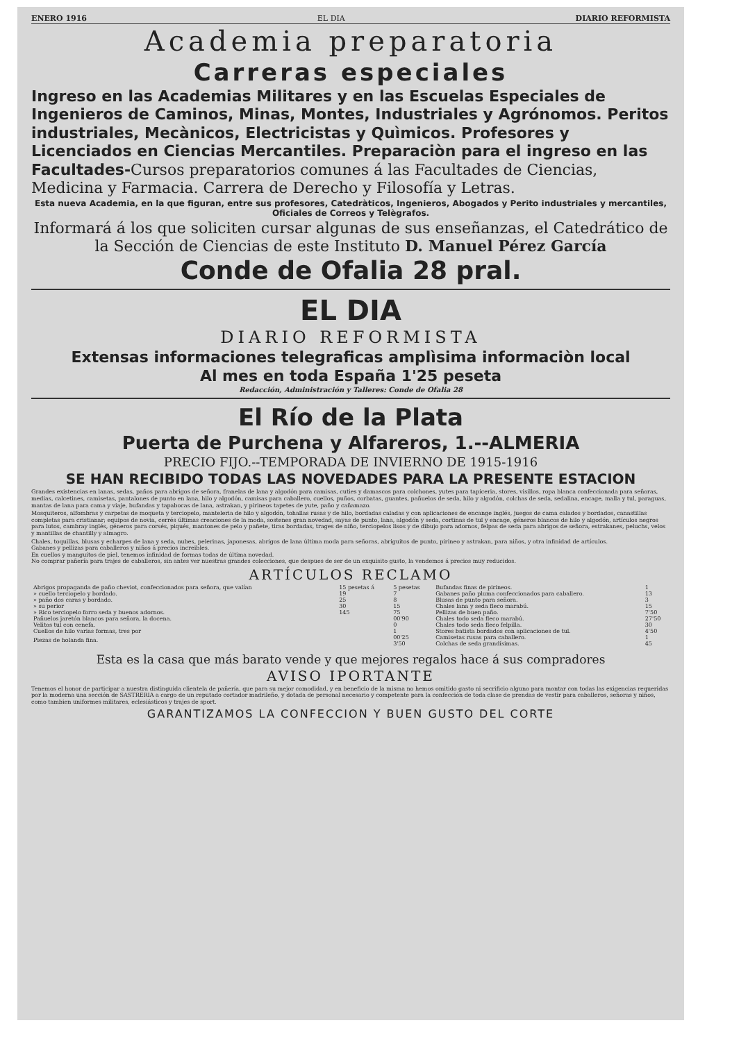ENERO 1916 EL DIA DIARIO REFORMISTA
Academia preparatoria
Carreras especiales
Ingreso en las Academias Militares y en las Escuelas Especiales de Ingenieros de Caminos, Minas, Montes, Industriales y Agrónomos. Peritos industriales, Mecànicos, Electricistas y Quìmicos. Profesores y Licenciados en Ciencias Mercantiles. Preparaciòn para el ingreso en las Facultades-Cursos preparatorios comunes á las Facultades de Ciencias, Medicina y Farmacia. Carrera de Derecho y Filosofía y Letras.
Esta nueva Academia, en la que figuran, entre sus profesores, Catedràticos, Ingenieros, Abogados y Perito industriales y mercantiles, Oficiales de Correos y Telègrafos.
Informará á los que soliciten cursar algunas de sus enseñanzas, el Catedrático de la Sección de Ciencias de este Instituto D. Manuel Pérez García
Conde de Ofalia 28 pral.
EL DIA
DIARIO REFORMISTA
Extensas informaciones telegraficas amplìsima informaciòn local
Al mes en toda España 1'25 peseta
Redacción, Administración y Talleres: Conde de Ofalia 28
El Río de la Plata
Puerta de Purchena y Alfareros, 1.--ALMERIA
PRECIO FIJO.--TEMPORADA DE INVIERNO DE 1915-1916
SE HAN RECIBIDO TODAS LAS NOVEDADES PARA LA PRESENTE ESTACION
Grandes existencias en lanas, sedas, paños para abrigos de señora, franelas de lana y algodón para camisas, cuties y damascos para colchones, yutes para tapiceria, stores, visillos, ropa blanca confeccionada para señoras, medias, calcetines, camisetas, pantalones de punto en lana, hilo y algodón, camisas para caballero, cuellos, puños, corbatas, guantes, pañuelos de seda, hilo y algodón, colchas de seda, sedalina, encage, malla y tul, paraguas, mantas de lana para cama y viaje, bufandas y tapabocas de lana, astrakan, y pirineos tapetes de yute, paño y cañamazo.
Mosquiteros, alfombras y carpetas de moqueta y terciopelo, manteleria de hilo y algodón, tohallas rusas y de hilo, bordadas caladas y con aplicaciones de encange inglés, juegos de cama calados y bordados, canastillas completas para cristianar; equipos de novia, cerrés últimas creaciones de la moda, sostenes gran novedad, sayas de punto, lana, algodón y seda, cortinas de tul y encage, géneros blancos de hilo y algodón, artículos negros para lutos, cambray inglés, géneros para corsés, piqués, mantones de pelo y pañete, tiras bordadas, trages de niño, terciopelos lisos y de dibujo para adornos, felpas de seda para abrigos de señora, estrakanes, peluchs, velos y mantillas de chantilly y almagro.
Chales, toquillas, blusas y echarpes de lana y seda, nubes, pelerinas, japonesas, abrigos de lana última moda para señoras, abriguitos de punto, pirineo y astrakan, para niños, y otra infinidad de artículos.
Gabanes y pellizas para caballeros y niños á precios increibles.
En cuellos y manguitos de piel, tenemos infinidad de formas todas de última novedad.
No comprar pañería para trajes de caballeros, sin antes ver nuestras grandes colecciones, que despues de ser de un exquisito gusto, la vendemos á precios muy reducidos.
ARTÍCULOS RECLAMO
| Abrigos propaganda de paño cheviot, confeccionados para señora, que valían | 15 pesetas á | 5 pesetas | Bufandas finas de pirineos. | 1 |
| » cuello terciopelo y bordado. | 19 | 7 | Gabanes paño pluma confeccionados para caballero. | 13 |
| » paño dos caras y bordado. | 25 | 8 | Blusas de punto para señora. | 3 |
| » su perior | 30 | 15 | Chales lana y seda fleco marabú. | 15 |
| » Rico terciopelo forro seda y buenos adornos. | 145 | 75 | Pellizas de buen paño. | 7'50 |
| Pañuelos jaretón blancos para señora, la docena. | | 00'90 | Chales todo seda fleco marabú. | 27'50 |
| Velitos tul con cenefa. | | 0 | Chales todo seda fleco felpilla. | 30 |
| Cuellos de hilo varias formas, tres por | | 1 | Stores batista bordados con aplicaciones de tul. | 4'50 |
| Piezas de holanda fina. | | 00'25 3'50 | Camisetas rusas para caballero. Colchas de seda grandísimas. | 1 45 |
Esta es la casa que más barato vende y que mejores regalos hace á sus compradores
AVISO IPORTANTE
Tenemos el honor de participar a nuestra distinguida clientela de pañería, que para su mejor comodidad, y en beneficio de la misma no hemos omitido gasto ni secrificio alguno para montar con todas las exigencias requeridas por la moderna una sección de SASTRERIA a cargo de un reputado cortador madrileño, y dotada de personal necesario y competente para la confección de toda clase de prendas de vestir para caballeros, señoras y niños, como tambien uniformes militares, eclesiásticos y trajes de sport.
GARANTIZAMOS LA CONFECCION Y BUEN GUSTO DEL CORTE